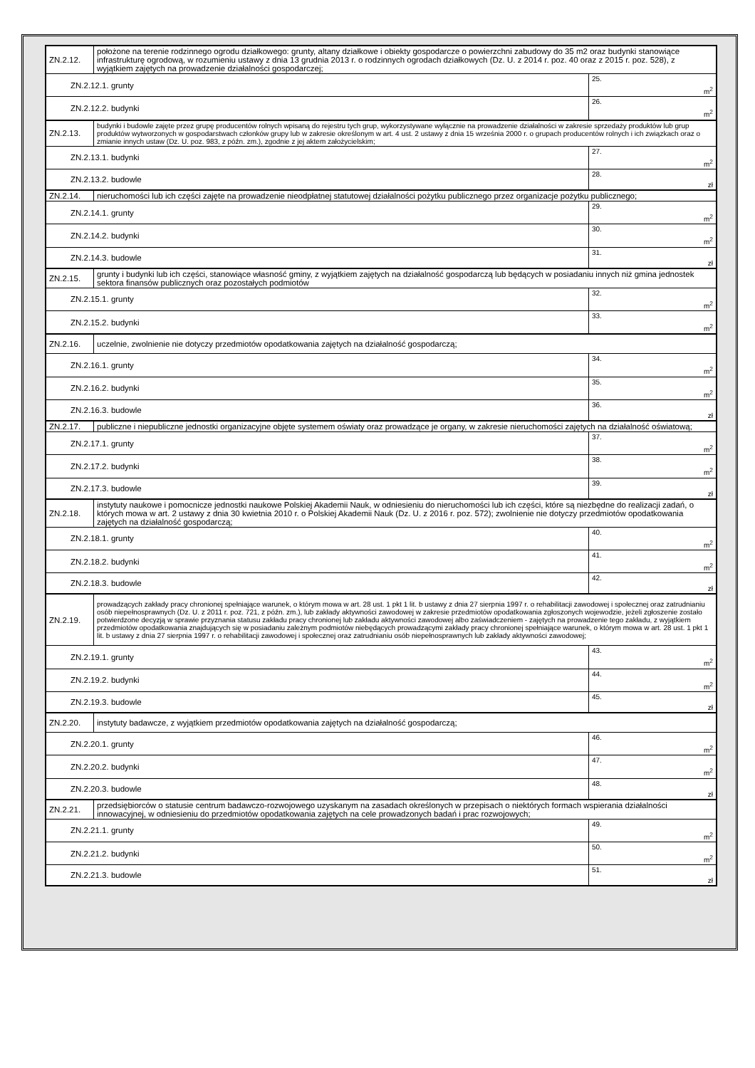| ZN.2.12. | położone na terenie rodzinnego ogrodu działkowego: grunty, altany działkowe i obiekty gospodarcze o powierzchni zabudowy do 35 m2 oraz budynki stanowiące infrastrukturę ogrodową, w rozumieniu ustawy z dnia 13 grudnia 2013 r. o rodzinnych ogrodach działkowych (Dz. U. z 2014 r. poz. 40 oraz z 2015 r. poz. 528), z wyjątkiem zajętych na prowadzenie działalności gospodarczej; | |
| ZN.2.12.1. grunty | | 25. m<sup>2</sup> |
| ZN.2.12.2. budynki | | 26. m<sup>2</sup> |
| ZN.2.13. | budynki i budowle zajęte przez grupę producentów rolnych wpisaną do rejestru tych grup, wykorzystywane wyłącznie na prowadzenie działalności w zakresie sprzedaży produktów lub grup produktów wytworzonych w gospodarstwach członków grupy lub w zakresie określonym w art. 4 ust. 2 ustawy z dnia 15 września 2000 r. o grupach producentów rolnych i ich związkach oraz o zmianie innych ustaw (Dz. U. poz. 983, z późn. zm.), zgodnie z jej aktem założycielskim; | |
| ZN.2.13.1. budynki | | 27. m<sup>2</sup> |
| ZN.2.13.2. budowle | | 28. zł |
| ZN.2.14. | nieruchomości lub ich części zajęte na prowadzenie nieodpłatnej statutowej działalności pożytku publicznego przez organizacje pożytku publicznego; | |
| ZN.2.14.1. grunty | | 29. m<sup>2</sup> |
| ZN.2.14.2. budynki | | 30. m<sup>2</sup> |
| ZN.2.14.3. budowle | | 31. zł |
| ZN.2.15. | grunty i budynki lub ich części, stanowiące własność gminy, z wyjątkiem zajętych na działalność gospodarczą lub będących w posiadaniu innych niż gmina jednostek sektora finansów publicznych oraz pozostałych podmiotów | |
| ZN.2.15.1. grunty | | 32. m<sup>2</sup> |
| ZN.2.15.2. budynki | | 33. m<sup>2</sup> |
| ZN.2.16. | uczelnie, zwolnienie nie dotyczy przedmiotów opodatkowania zajętych na działalność gospodarczą; | |
| ZN.2.16.1. grunty | | 34. m<sup>2</sup> |
| ZN.2.16.2. budynki | | 35. m<sup>2</sup> |
| ZN.2.16.3. budowle | | 36. zł |
| ZN.2.17. | publiczne i niepubliczne jednostki organizacyjne objęte systemem oświaty oraz prowadzące je organy, w zakresie nieruchomości zajętych na działalność oświatową; | |
| ZN.2.17.1. grunty | | 37. m<sup>2</sup> |
| ZN.2.17.2. budynki | | 38. m<sup>2</sup> |
| ZN.2.17.3. budowle | | 39. zł |
| ZN.2.18. | instytuty naukowe i pomocnicze jednostki naukowe Polskiej Akademii Nauk, w odniesieniu do nieruchomości lub ich części, które są niezbędne do realizacji zadań, o których mowa w art. 2 ustawy z dnia 30 kwietnia 2010 r. o Polskiej Akademii Nauk (Dz. U. z 2016 r. poz. 572); zwolnienie nie dotyczy przedmiotów opodatkowania zajętych na działalność gospodarczą; | |
| ZN.2.18.1. grunty | | 40. m<sup>2</sup> |
| ZN.2.18.2. budynki | | 41. m<sup>2</sup> |
| ZN.2.18.3. budowle | | 42. zł |
| ZN.2.19. | prowadzących zakłady pracy chronionej spełniające warunek, o którym mowa w art. 28 ust. 1 pkt 1 lit. b ustawy z dnia 27 sierpnia 1997 r. o rehabilitacji zawodowej i społecznej oraz zatrudnianiu osób niepełnosprawnych (Dz. U. z 2011 r. poz. 721, z późn. zm.), lub zakłady aktywności zawodowej w zakresie przedmiotów opodatkowania zgłoszonych wojewodzie, jeżeli zgłoszenie zostało potwierdzone decyzją w sprawie przyznania statusu zakładu pracy chronionej lub zakładu aktywności zawodowej albo zaświadczeniem - zajętych na prowadzenie tego zakładu, z wyjątkiem przedmiotów opodatkowania znajdujących się w posiadaniu zależnym podmiotów niebędących prowadzącymi zakłady pracy chronionej spełniające warunek, o którym mowa w art. 28 ust. 1 pkt 1 lit. b ustawy z dnia 27 sierpnia 1997 r. o rehabilitacji zawodowej i społecznej oraz zatrudnianiu osób niepełnosprawnych lub zakłady aktywności zawodowej; | |
| ZN.2.19.1. grunty | | 43. m<sup>2</sup> |
| ZN.2.19.2. budynki | | 44. m<sup>2</sup> |
| ZN.2.19.3. budowle | | 45. zł |
| ZN.2.20. | instytuty badawcze, z wyjątkiem przedmiotów opodatkowania zajętych na działalność gospodarczą; | |
| ZN.2.20.1. grunty | | 46. m<sup>2</sup> |
| ZN.2.20.2. budynki | | 47. m<sup>2</sup> |
| ZN.2.20.3. budowle | | 48. zł |
| ZN.2.21. | przedsiębiorców o statusie centrum badawczo-rozwojowego uzyskanym na zasadach określonych w przepisach o niektórych formach wspierania działalności innowacyjnej, w odniesieniu do przedmiotów opodatkowania zajętych na cele prowadzonych badań i prac rozwojowych; | |
| ZN.2.21.1. grunty | | 49. m<sup>2</sup> |
| ZN.2.21.2. budynki | | 50. m<sup>2</sup> |
| ZN.2.21.3. budowle | | 51. zł |